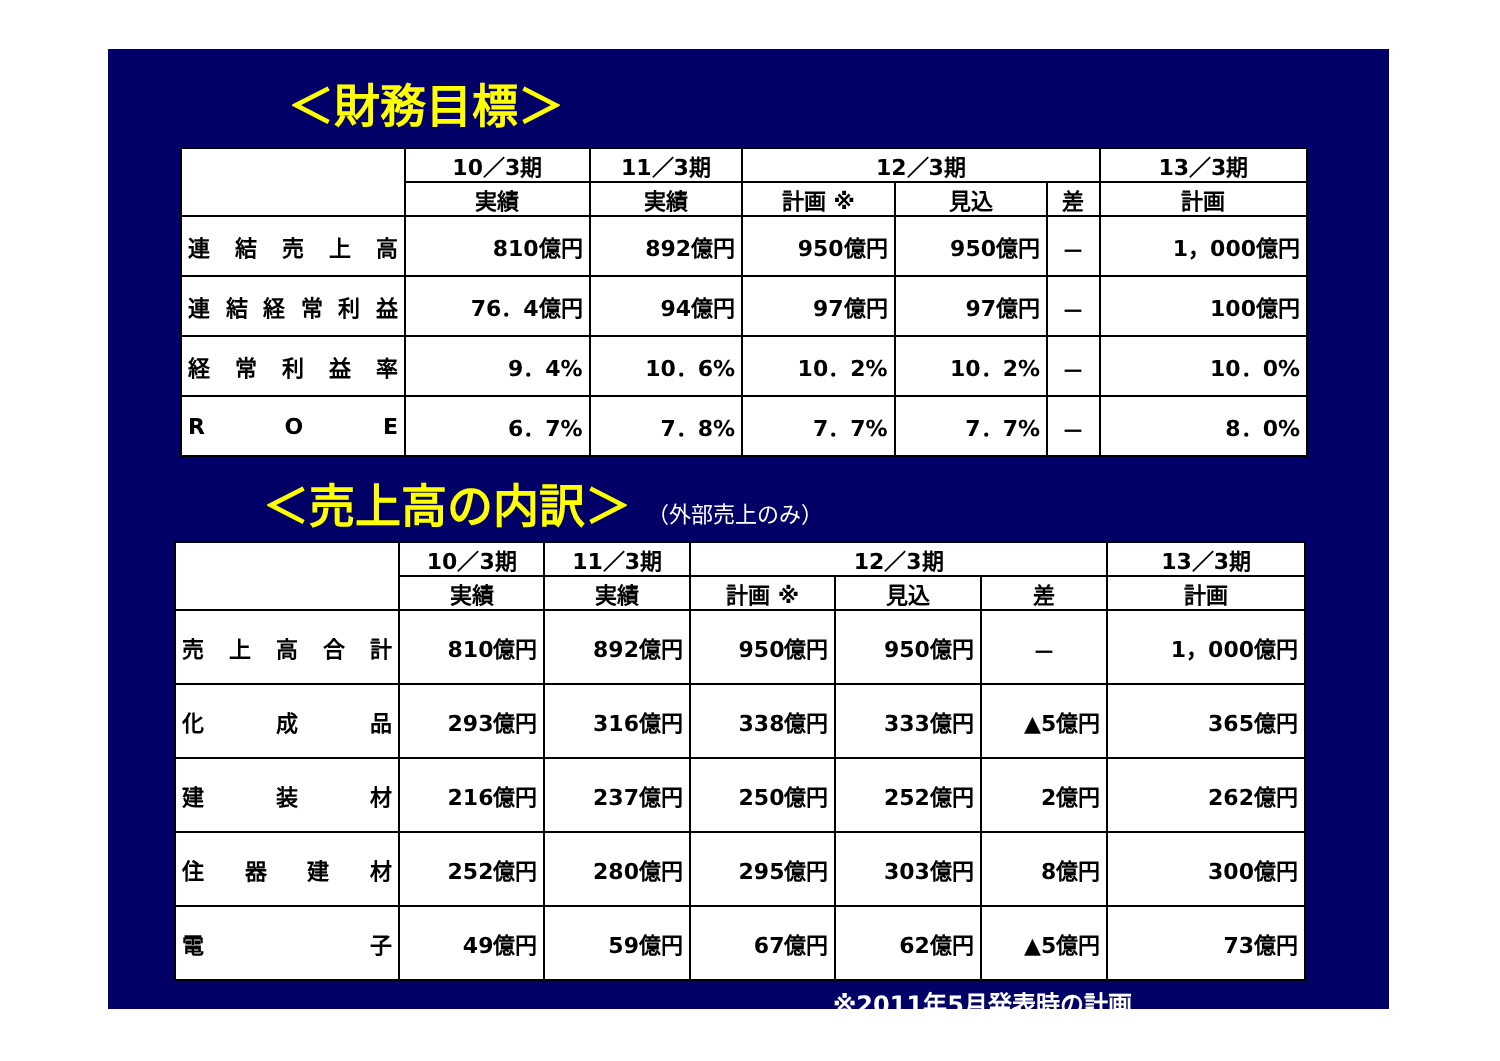＜財務目標＞
| | 10／3期 | 11／3期 | 12／3期 | | | 13／3期 |
| --- | --- | --- | --- | --- | --- | --- |
| | 実績 | 実績 | 計画 ※ | 見込 | 差 | 計画 |
| 連 結 売 上 高 | 810億円 | 892億円 | 950億円 | 950億円 | － | 1，000億円 |
| 連 結 経 常 利 益 | 76．4億円 | 94億円 | 97億円 | 97億円 | － | 100億円 |
| 経 常 利 益 率 | 9．4% | 10．6% | 10．2% | 10．2% | － | 10．0% |
| R O E | 6．7% | 7．8% | 7．7% | 7．7% | － | 8．0% |
＜売上高の内訳＞ （外部売上のみ）
| | 10／3期 | 11／3期 | 12／3期 | | | 13／3期 |
| --- | --- | --- | --- | --- | --- | --- |
| | 実績 | 実績 | 計画 ※ | 見込 | 差 | 計画 |
| 売 上 高 合 計 | 810億円 | 892億円 | 950億円 | 950億円 | － | 1，000億円 |
| 化 成 品 | 293億円 | 316億円 | 338億円 | 333億円 | ▲5億円 | 365億円 |
| 建 装 材 | 216億円 | 237億円 | 250億円 | 252億円 | 2億円 | 262億円 |
| 住 器 建 材 | 252億円 | 280億円 | 295億円 | 303億円 | 8億円 | 300億円 |
| 電 子 | 49億円 | 59億円 | 67億円 | 62億円 | ▲5億円 | 73億円 |
※2011年5月発表時の計画